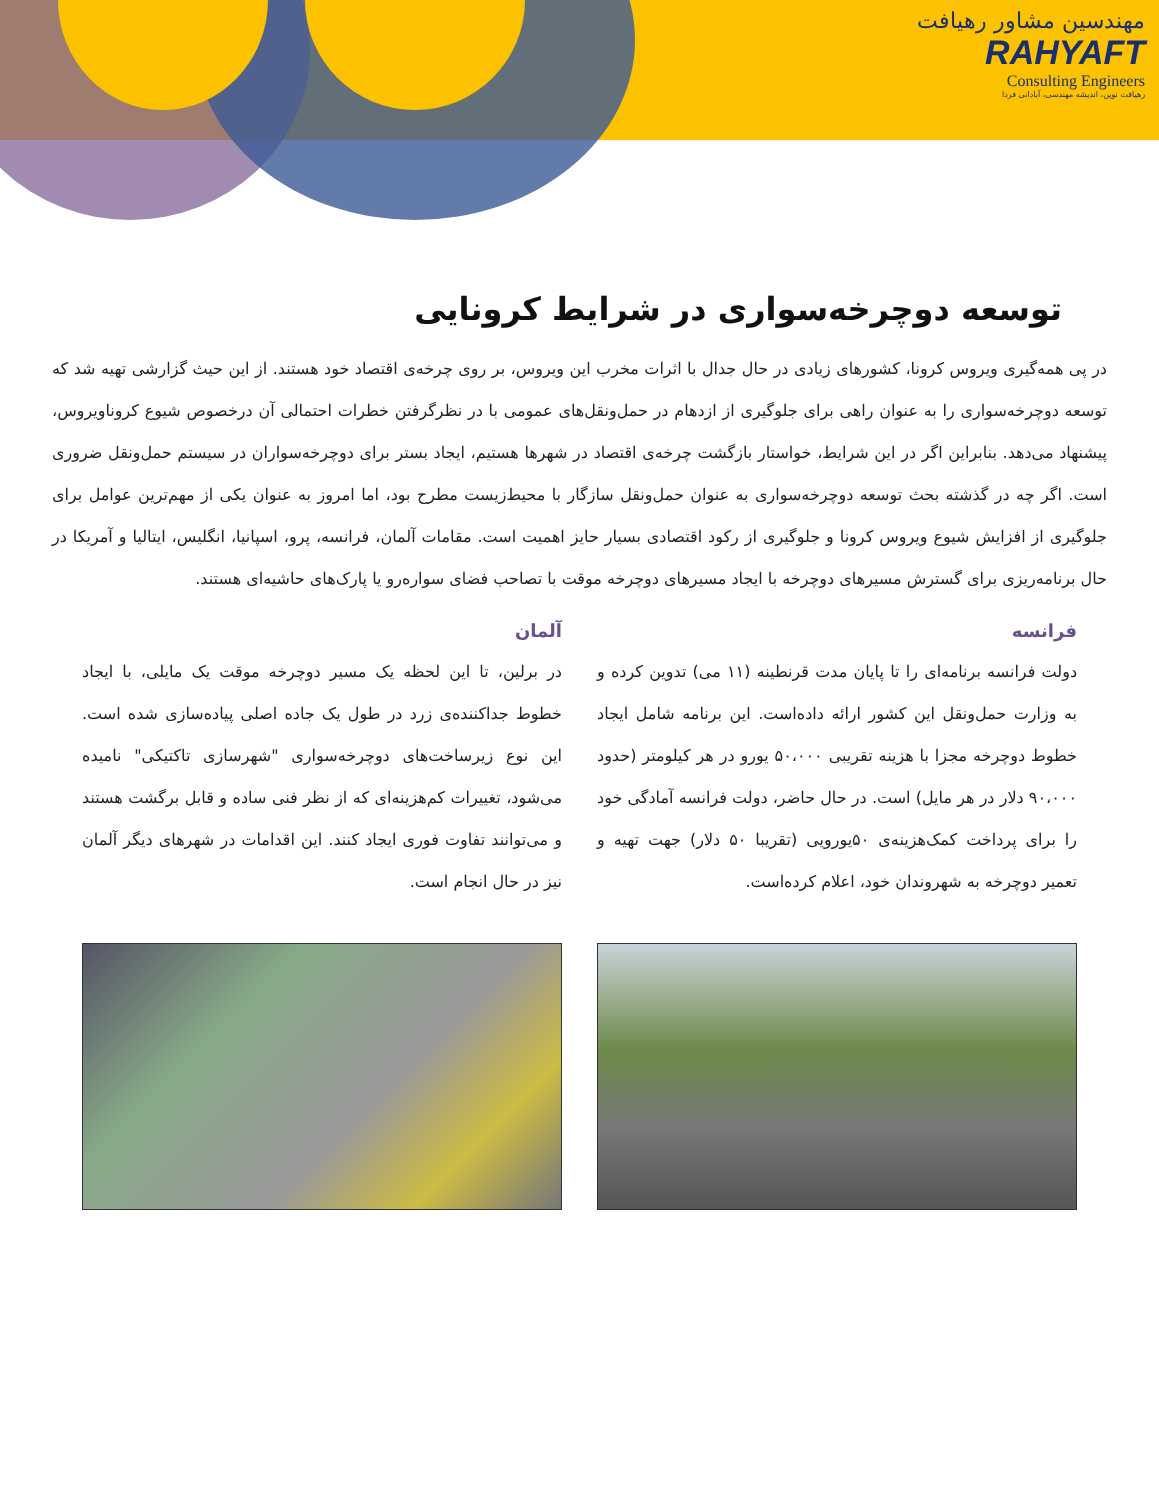مهندسین مشاور رهیافت
RAHYAFT
Consulting Engineers
رهیافت نوین، اندیشه مهندسی، آبادانی فردا
توسعه دوچرخه‌سواری در شرایط کرونایی
در پی همه‌گیری ویروس کرونا، کشورهای زیادی در حال جدال با اثرات مخرب این ویروس، بر روی چرخه‌ی اقتصاد خود هستند. از این حیث گزارشی تهیه شد که توسعه دوچرخه‌سواری را به عنوان راهی برای جلوگیری از ازدهام در حمل‌ونقل‌های عمومی با در نظرگرفتن خطرات احتمالی آن درخصوص شیوع کروناویروس، پیشنهاد می‌دهد. بنابراین اگر در این شرایط، خواستار بازگشت چرخه‌ی اقتصاد در شهرها هستیم، ایجاد بستر برای دوچرخه‌سواران در سیستم حمل‌ونقل ضروری است. اگر چه در گذشته بحث توسعه دوچرخه‌سواری به عنوان حمل‌ونقل سازگار با محیط‌زیست مطرح بود، اما امروز به عنوان یکی از مهم‌ترین عوامل برای جلوگیری از افزایش شیوع ویروس کرونا و جلوگیری از رکود اقتصادی بسیار حایز اهمیت است. مقامات آلمان، فرانسه، پرو، اسپانیا، انگلیس، ایتالیا و آمریکا در حال برنامه‌ریزی برای گسترش مسیرهای دوچرخه با ایجاد مسیرهای دوچرخه موقت با تصاحب فضای سواره‌رو یا پارک‌های حاشیه‌ای هستند.
فرانسه
دولت فرانسه برنامه‌ای را تا پایان مدت قرنطینه (۱۱ می) تدوین کرده و به وزارت حمل‌ونقل این کشور ارائه داده‌است. این برنامه شامل ایجاد خطوط دوچرخه مجزا با هزینه تقریبی ۵۰،۰۰۰ یورو در هر کیلومتر (حدود ۹۰،۰۰۰ دلار در هر مایل) است. در حال حاضر، دولت فرانسه آمادگی خود را برای پرداخت کمک‌هزینه‌ی ۵۰یورویی (تقریبا ۵۰ دلار) جهت تهیه و تعمیر دوچرخه به شهروندان خود، اعلام کرده‌است.
آلمان
در برلین، تا این لحظه یک مسیر دوچرخه موقت یک مایلی، با ایجاد خطوط جداکننده‌ی زرد در طول یک جاده اصلی پیاده‌سازی شده است. این نوع زیرساخت‌های دوچرخه‌سواری "شهرسازی تاکتیکی" نامیده می‌شود، تغییرات کم‌هزینه‌ای که از نظر فنی ساده و قابل برگشت هستند و می‌توانند تفاوت فوری ایجاد کنند. این اقدامات در شهرهای دیگر آلمان نیز در حال انجام است.